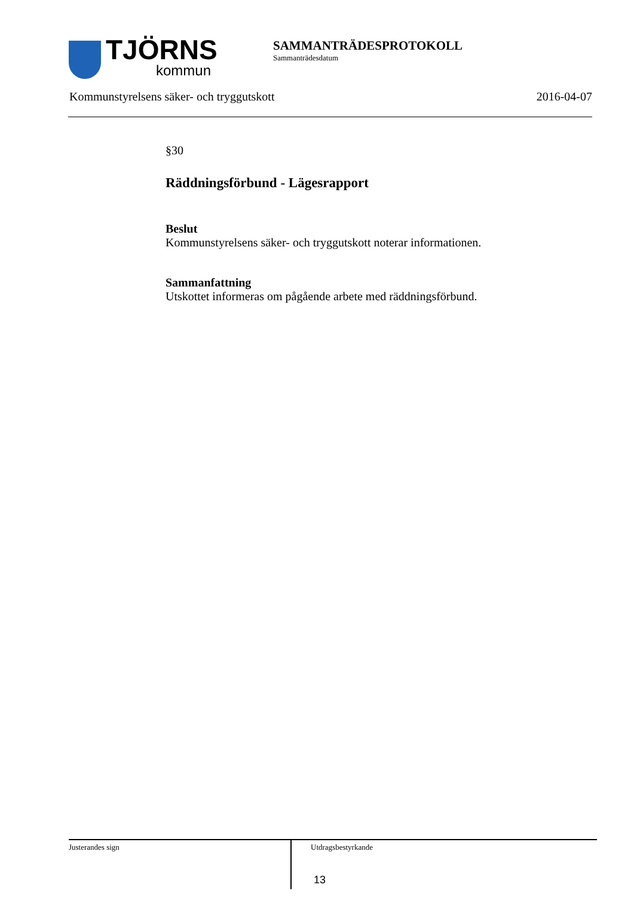TJÖRNS
kommun
SAMMANTRÄDESPROTOKOLL
Sammanträdesdatum
Kommunstyrelsens säker- och tryggutskott 2016-04-07
§30
Räddningsförbund - Lägesrapport
Beslut
Kommunstyrelsens säker- och tryggutskott noterar informationen.
Sammanfattning
Utskottet informeras om pågående arbete med räddningsförbund.
Justerandes sign
Utdragsbestyrkande
13